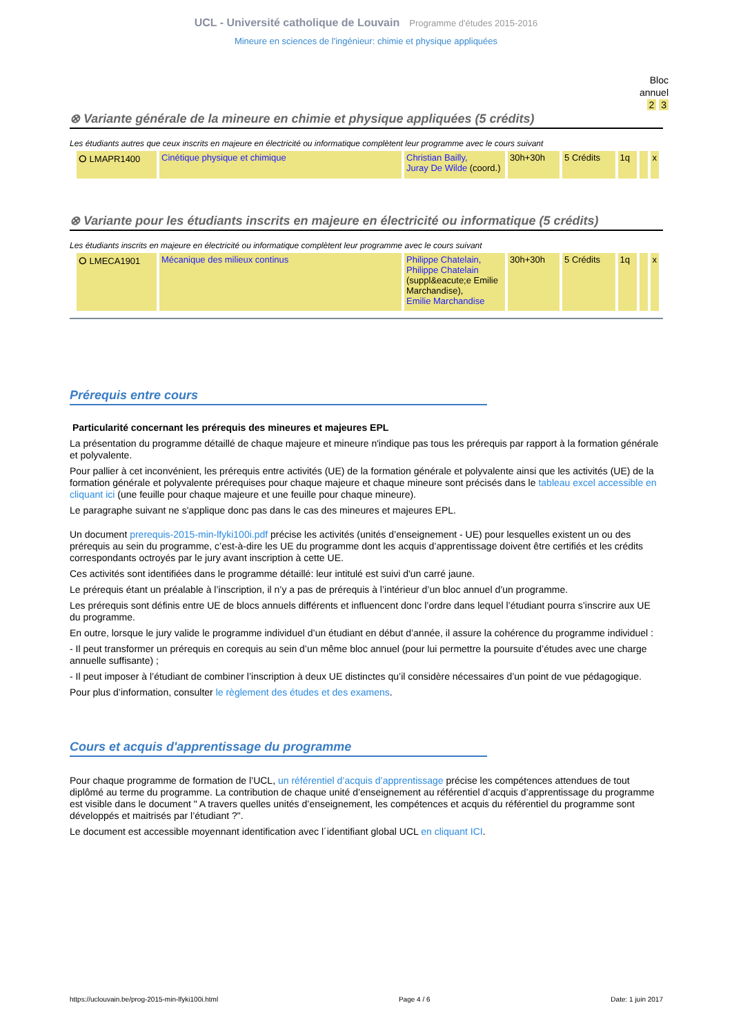UCL - Université catholique de Louvain Programme d'études 2015-2016
Mineure en sciences de l'ingénieur: chimie et physique appliquées
Bloc
annuel
2 3
⊗ Variante générale de la mineure en chimie et physique appliquées (5 crédits)
Les étudiants autres que ceux inscrits en majeure en électricité ou informatique complètent leur programme avec le cours suivant
| ⭘ LMAPR1400 | Cinétique physique et chimique | Christian Bailly, Juray De Wilde (coord.) | 30h+30h | 5 Crédits | 1q | | x |
⊗ Variante pour les étudiants inscrits en majeure en électricité ou informatique (5 crédits)
Les étudiants inscrits en majeure en électricité ou informatique complètent leur programme avec le cours suivant
| ⭘ LMECA1901 | Mécanique des milieux continus | Philippe Chatelain, Philippe Chatelain (suppl&eacute;e Emilie Marchandise), Emilie Marchandise | 30h+30h | 5 Crédits | 1q | | x |
Prérequis entre cours
Particularité concernant les prérequis des mineures et majeures EPL
La présentation du programme détaillé de chaque majeure et mineure n'indique pas tous les prérequis par rapport à la formation générale et polyvalente.
Pour pallier à cet inconvénient, les prérequis entre activités (UE) de la formation générale et polyvalente ainsi que les activités (UE) de la formation générale et polyvalente prérequises pour chaque majeure et chaque mineure sont précisés dans le tableau excel accessible en cliquant ici (une feuille pour chaque majeure et une feuille pour chaque mineure).
Le paragraphe suivant ne s'applique donc pas dans le cas des mineures et majeures EPL.
Un document prerequis-2015-min-lfyki100i.pdf précise les activités (unités d’enseignement - UE) pour lesquelles existent un ou des prérequis au sein du programme, c’est-à-dire les UE du programme dont les acquis d’apprentissage doivent être certifiés et les crédits correspondants octroyés par le jury avant inscription à cette UE.
Ces activités sont identifiées dans le programme détaillé: leur intitulé est suivi d'un carré jaune.
Le prérequis étant un préalable à l’inscription, il n’y a pas de prérequis à l’intérieur d’un bloc annuel d’un programme.
Les prérequis sont définis entre UE de blocs annuels différents et influencent donc l’ordre dans lequel l’étudiant pourra s’inscrire aux UE du programme.
En outre, lorsque le jury valide le programme individuel d’un étudiant en début d’année, il assure la cohérence du programme individuel :
- Il peut transformer un prérequis en corequis au sein d’un même bloc annuel (pour lui permettre la poursuite d’études avec une charge annuelle suffisante) ;
- Il peut imposer à l’étudiant de combiner l’inscription à deux UE distinctes qu’il considère nécessaires d’un point de vue pédagogique.
Pour plus d’information, consulter le règlement des études et des examens.
Cours et acquis d'apprentissage du programme
Pour chaque programme de formation de l’UCL, un référentiel d’acquis d’apprentissage précise les compétences attendues de tout diplômé au terme du programme. La contribution de chaque unité d’enseignement au référentiel d’acquis d’apprentissage du programme est visible dans le document " A travers quelles unités d’enseignement, les compétences et acquis du référentiel du programme sont développés et maitrisés par l’étudiant ?".
Le document est accessible moyennant identification avec l´identifiant global UCL en cliquant ICI.
https://uclouvain.be/prog-2015-min-lfyki100i.html Page 4 / 6 Date: 1 juin 2017